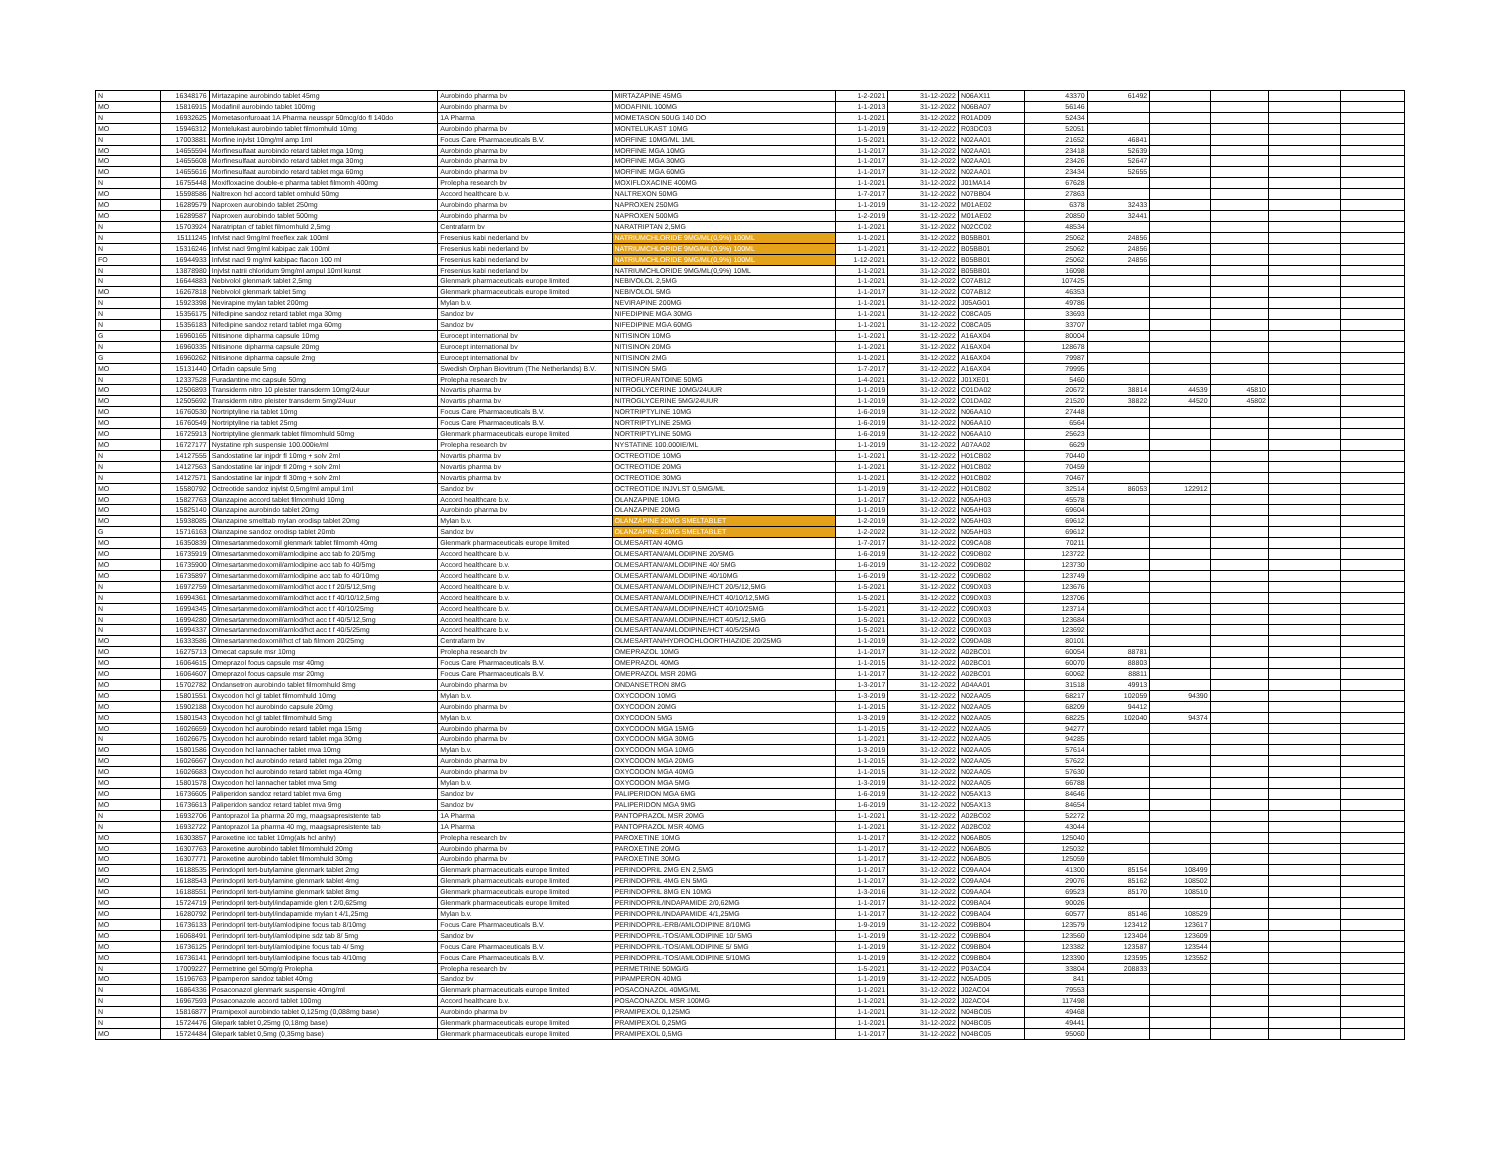| N | 16348176 | Mirtazapine aurobindo tablet 45mg | Aurobindo pharma bv | MIRTAZAPINE 45MG | 1-2-2021 | 31-12-2022 | N06AX11 | 43370 | 61492 | | | | |
| MO | 15816915 | Modafinil aurobindo tablet 100mg | Aurobindo pharma bv | MODAFINIL 100MG | 1-1-2013 | 31-12-2022 | N06BA07 | 56146 | | | | | |
| N | 16932625 | Mometasonfuroaat 1A Pharma neusspr 50mcg/do fl 140do | 1A Pharma | MOMETASON 50UG 140 DO | 1-1-2021 | 31-12-2022 | R01AD09 | 52434 | | | | | |
| MO | 15946312 | Montelukast aurobindo tablet filmomhuld 10mg | Aurobindo pharma bv | MONTELUKAST 10MG | 1-1-2019 | 31-12-2022 | R03DC03 | 52051 | | | | | |
| N | 17003881 | Morfine injvlst 10mg/ml amp 1ml | Focus Care Pharmaceuticals B.V. | MORFINE 10MG/ML 1ML | 1-5-2021 | 31-12-2022 | N02AA01 | 21652 | 46841 | | | | |
| MO | 14655594 | Morfinesulfaat aurobindo retard tablet mga 10mg | Aurobindo pharma bv | MORFINE MGA 10MG | 1-1-2017 | 31-12-2022 | N02AA01 | 23418 | 52639 | | | | |
| MO | 14655608 | Morfinesulfaat aurobindo retard tablet mga 30mg | Aurobindo pharma bv | MORFINE MGA 30MG | 1-1-2017 | 31-12-2022 | N02AA01 | 23426 | 52647 | | | | |
| MO | 14655616 | Morfinesulfaat aurobindo retard tablet mga 60mg | Aurobindo pharma bv | MORFINE MGA 60MG | 1-1-2017 | 31-12-2022 | N02AA01 | 23434 | 52655 | | | | |
| N | 16755448 | Moxifloxacine double-e pharma tablet filmomh 400mg | Prolepha research bv | MOXIFLOXACINE 400MG | 1-1-2021 | 31-12-2022 | J01MA14 | 67628 | | | | | |
| MO | 15598586 | Naltrexon hcl accord tablet omhuld 50mg | Accord healthcare b.v. | NALTREXON 50MG | 1-7-2017 | 31-12-2022 | N07BB04 | 27863 | | | | | |
| MO | 16289579 | Naproxen aurobindo tablet 250mg | Aurobindo pharma bv | NAPROXEN 250MG | 1-1-2019 | 31-12-2022 | M01AE02 | 6378 | 32433 | | | | |
| MO | 16289587 | Naproxen aurobindo tablet 500mg | Aurobindo pharma bv | NAPROXEN 500MG | 1-2-2019 | 31-12-2022 | M01AE02 | 20850 | 32441 | | | | |
| N | 15703924 | Naratriptan cf tablet filmomhuld 2,5mg | Centrafarm bv | NARATRIPTAN 2,5MG | 1-1-2021 | 31-12-2022 | N02CC02 | 48534 | | | | | |
| N | 15111245 | Infvlst nacl 9mg/ml freeflex zak 100ml | Fresenius kabi nederland bv | NATRIUMCHLORIDE 9MG/ML(0,9%) 100ML | 1-1-2021 | 31-12-2022 | B05BB01 | 25062 | 24856 | | | | |
| N | 15316246 | Infvlst nacl 9mg/ml kabipac zak 100ml | Fresenius kabi nederland bv | NATRIUMCHLORIDE 9MG/ML(0,9%) 100ML | 1-1-2021 | 31-12-2022 | B05BB01 | 25062 | 24856 | | | | |
| FO | 16944933 | Infvlst nacl 9 mg/ml kabipac flacon 100 ml | Fresenius kabi nederland bv | NATRIUMCHLORIDE 9MG/ML(0,9%) 100ML | 1-12-2021 | 31-12-2022 | B05BB01 | 25062 | 24856 | | | | |
| N | 13878980 | Injvlst natrii chloridum 9mg/ml ampul 10ml kunst | Fresenius kabi nederland bv | NATRIUMCHLORIDE 9MG/ML(0,9%) 10ML | 1-1-2021 | 31-12-2022 | B05BB01 | 16098 | | | | | |
| N | 16644883 | Nebivolol glenmark tablet 2,5mg | Glenmark pharmaceuticals europe limited | NEBIVOLOL 2,5MG | 1-1-2021 | 31-12-2022 | C07AB12 | 107425 | | | | | |
| MO | 16267818 | Nebivolol glenmark tablet 5mg | Glenmark pharmaceuticals europe limited | NEBIVOLOL 5MG | 1-1-2017 | 31-12-2022 | C07AB12 | 46353 | | | | | |
| N | 15923398 | Nevirapine mylan tablet 200mg | Mylan b.v. | NEVIRAPINE 200MG | 1-1-2021 | 31-12-2022 | J05AG01 | 49786 | | | | | |
| N | 15356175 | Nifedipine sandoz retard tablet mga 30mg | Sandoz bv | NIFEDIPINE MGA 30MG | 1-1-2021 | 31-12-2022 | C08CA05 | 33693 | | | | | |
| N | 15356183 | Nifedipine sandoz retard tablet mga 60mg | Sandoz bv | NIFEDIPINE MGA 60MG | 1-1-2021 | 31-12-2022 | C08CA05 | 33707 | | | | | |
| G | 16960165 | Nitisinone dipharma capsule 10mg | Eurocept international bv | NITISINON 10MG | 1-1-2021 | 31-12-2022 | A16AX04 | 80004 | | | | | |
| N | 16960335 | Nitisinone dipharma capsule 20mg | Eurocept international bv | NITISINON 20MG | 1-1-2021 | 31-12-2022 | A16AX04 | 128678 | | | | | |
| G | 16960262 | Nitisinone dipharma capsule 2mg | Eurocept international bv | NITISINON 2MG | 1-1-2021 | 31-12-2022 | A16AX04 | 79987 | | | | | |
| MO | 15131440 | Orfadin capsule 5mg | Swedish Orphan Biovitrum (The Netherlands) B.V. | NITISINON 5MG | 1-7-2017 | 31-12-2022 | A16AX04 | 79995 | | | | | |
| N | 12337528 | Furadantine mc capsule 50mg | Prolepha research bv | NITROFURANTOINE 50MG | 1-4-2021 | 31-12-2022 | J01XE01 | 5460 | | | | | |
| MO | 12506893 | Transiderm nitro 10 pleister transderm 10mg/24uur | Novartis pharma bv | NITROGLYCERINE 10MG/24UUR | 1-1-2019 | 31-12-2022 | C01DA02 | 20672 | 38814 | 44539 | 45810 | | |
| MO | 12505692 | Transiderm nitro pleister transderm 5mg/24uur | Novartis pharma bv | NITROGLYCERINE 5MG/24UUR | 1-1-2019 | 31-12-2022 | C01DA02 | 21520 | 38822 | 44520 | 45802 | | |
| MO | 16760530 | Nortriptyline ria tablet 10mg | Focus Care Pharmaceuticals B.V. | NORTRIPTYLINE 10MG | 1-6-2019 | 31-12-2022 | N06AA10 | 27448 | | | | | |
| MO | 16760549 | Nortriptyline ria tablet 25mg | Focus Care Pharmaceuticals B.V. | NORTRIPTYLINE 25MG | 1-6-2019 | 31-12-2022 | N06AA10 | 6564 | | | | | |
| MO | 16725913 | Nortriptyline glenmark tablet filmomhuld 50mg | Glenmark pharmaceuticals europe limited | NORTRIPTYLINE 50MG | 1-6-2019 | 31-12-2022 | N06AA10 | 25623 | | | | | |
| MO | 16727177 | Nystatine rph suspensie 100.000ie/ml | Prolepha research bv | NYSTATINE 100.000IE/ML | 1-1-2019 | 31-12-2022 | A07AA02 | 6629 | | | | | |
| N | 14127555 | Sandostatine lar injpdr fl 10mg + solv 2ml | Novartis pharma bv | OCTREOTIDE 10MG | 1-1-2021 | 31-12-2022 | H01CB02 | 70440 | | | | | |
| N | 14127563 | Sandostatine lar injpdr fl 20mg + solv 2ml | Novartis pharma bv | OCTREOTIDE 20MG | 1-1-2021 | 31-12-2022 | H01CB02 | 70459 | | | | | |
| N | 14127571 | Sandostatine lar injpdr fl 30mg + solv 2ml | Novartis pharma bv | OCTREOTIDE 30MG | 1-1-2021 | 31-12-2022 | H01CB02 | 70467 | | | | | |
| MO | 15580792 | Octreotide sandoz injvlst 0,5mg/ml ampul 1ml | Sandoz bv | OCTREOTIDE INJVLST 0,5MG/ML | 1-1-2019 | 31-12-2022 | H01CB02 | 32514 | 86053 | 122912 | | | |
| MO | 15827763 | Olanzapine accord tablet filmomhuld 10mg | Accord healthcare b.v. | OLANZAPINE 10MG | 1-1-2017 | 31-12-2022 | N05AH03 | 45578 | | | | | |
| MO | 15825140 | Olanzapine aurobindo tablet 20mg | Aurobindo pharma bv | OLANZAPINE 20MG | 1-1-2019 | 31-12-2022 | N05AH03 | 69604 | | | | | |
| MO | 15938085 | Olanzapine smelttab mylan orodisp tablet 20mg | Mylan b.v. | OLANZAPINE 20MG SMELTABLET | 1-2-2019 | 31-12-2022 | N05AH03 | 69612 | | | | | |
| G | 15716163 | Olanzapine sandoz orodisp tablet 20mb | Sandoz bv | OLANZAPINE 20MG SMELTABLET | 1-2-2022 | 31-12-2022 | N05AH03 | 69612 | | | | | |
| MO | 16350839 | Olmesartanmedoxomil glenmark tablet filmomh 40mg | Glenmark pharmaceuticals europe limited | OLMESARTAN 40MG | 1-7-2017 | 31-12-2022 | C09CA08 | 70211 | | | | | |
| MO | 16735919 | Olmesartanmedoxomil/amlodipine acc tab fo 20/5mg | Accord healthcare b.v. | OLMESARTAN/AMLODIPINE 20/5MG | 1-6-2019 | 31-12-2022 | C09DB02 | 123722 | | | | | |
| MO | 16735900 | Olmesartanmedoxomil/amlodipine acc tab fo 40/5mg | Accord healthcare b.v. | OLMESARTAN/AMLODIPINE 40/ 5MG | 1-6-2019 | 31-12-2022 | C09DB02 | 123730 | | | | | |
| MO | 16735897 | Olmesartanmedoxomil/amlodipine acc tab fo 40/10mg | Accord healthcare b.v. | OLMESARTAN/AMLODIPINE 40/10MG | 1-6-2019 | 31-12-2022 | C09DB02 | 123749 | | | | | |
| N | 16972759 | Olmesartanmedoxomil/amlod/hct acc t f 20/5/12,5mg | Accord healthcare b.v. | OLMESARTAN/AMLODIPINE/HCT 20/5/12,5MG | 1-5-2021 | 31-12-2022 | C09DX03 | 123676 | | | | | |
| N | 16994361 | Olmesartanmedoxomil/amlod/hct acc t f 40/10/12,5mg | Accord healthcare b.v. | OLMESARTAN/AMLODIPINE/HCT 40/10/12,5MG | 1-5-2021 | 31-12-2022 | C09DX03 | 123706 | | | | | |
| N | 16994345 | Olmesartanmedoxomil/amlod/hct acc t f 40/10/25mg | Accord healthcare b.v. | OLMESARTAN/AMLODIPINE/HCT 40/10/25MG | 1-5-2021 | 31-12-2022 | C09DX03 | 123714 | | | | | |
| N | 16994280 | Olmesartanmedoxomil/amlod/hct acc t f 40/5/12,5mg | Accord healthcare b.v. | OLMESARTAN/AMLODIPINE/HCT 40/5/12,5MG | 1-5-2021 | 31-12-2022 | C09DX03 | 123684 | | | | | |
| N | 16994337 | Olmesartanmedoxomil/amlod/hct acc t f 40/5/25mg | Accord healthcare b.v. | OLMESARTAN/AMLODIPINE/HCT 40/5/25MG | 1-5-2021 | 31-12-2022 | C09DX03 | 123692 | | | | | |
| MO | 16333586 | Olmesartanmedoxomil/hct cf tab filmom 20/25mg | Centrafarm bv | OLMESARTAN/HYDROCHLOORTHIAZIDE 20/25MG | 1-1-2019 | 31-12-2022 | C09DA08 | 80101 | | | | | |
| MO | 16275713 | Omecat capsule msr 10mg | Prolepha research bv | OMEPRAZOL 10MG | 1-1-2017 | 31-12-2022 | A02BC01 | 60054 | 88781 | | | | |
| MO | 16064615 | Omeprazol focus capsule msr 40mg | Focus Care Pharmaceuticals B.V. | OMEPRAZOL 40MG | 1-1-2015 | 31-12-2022 | A02BC01 | 60070 | 88803 | | | | |
| MO | 16064607 | Omeprazol focus capsule msr 20mg | Focus Care Pharmaceuticals B.V. | OMEPRAZOL MSR 20MG | 1-1-2017 | 31-12-2022 | A02BC01 | 60062 | 88811 | | | | |
| MO | 15702782 | Ondansetron aurobindo tablet filmomhuld 8mg | Aurobindo pharma bv | ONDANSETRON 8MG | 1-3-2017 | 31-12-2022 | A04AA01 | 31518 | 49913 | | | | |
| MO | 15801551 | Oxycodon hcl gl tablet filmomhuld 10mg | Mylan b.v. | OXYCODON 10MG | 1-3-2019 | 31-12-2022 | N02AA05 | 68217 | 102059 | 94390 | | | |
| MO | 15902188 | Oxycodon hcl aurobindo capsule 20mg | Aurobindo pharma bv | OXYCODON 20MG | 1-1-2015 | 31-12-2022 | N02AA05 | 68209 | 94412 | | | | |
| MO | 15801543 | Oxycodon hcl gl tablet filmomhuld 5mg | Mylan b.v. | OXYCODON 5MG | 1-3-2019 | 31-12-2022 | N02AA05 | 68225 | 102040 | 94374 | | | |
| MO | 16026659 | Oxycodon hcl aurobindo retard tablet mga 15mg | Aurobindo pharma bv | OXYCODON MGA 15MG | 1-1-2015 | 31-12-2022 | N02AA05 | 94277 | | | | | |
| N | 16026675 | Oxycodon hcl aurobindo retard tablet mga 30mg | Aurobindo pharma bv | OXYCODON MGA 30MG | 1-1-2021 | 31-12-2022 | N02AA05 | 94285 | | | | | |
| MO | 15801586 | Oxycodon hcl lannacher tablet mva 10mg | Mylan b.v. | OXYCODON MGA 10MG | 1-3-2019 | 31-12-2022 | N02AA05 | 57614 | | | | | |
| MO | 16026667 | Oxycodon hcl aurobindo retard tablet mga 20mg | Aurobindo pharma bv | OXYCODON MGA 20MG | 1-1-2015 | 31-12-2022 | N02AA05 | 57622 | | | | | |
| MO | 16026683 | Oxycodon hcl aurobindo retard tablet mga 40mg | Aurobindo pharma bv | OXYCODON MGA 40MG | 1-1-2015 | 31-12-2022 | N02AA05 | 57630 | | | | | |
| MO | 15801578 | Oxycodon hcl lannacher tablet mva 5mg | Mylan b.v. | OXYCODON MGA 5MG | 1-3-2019 | 31-12-2022 | N02AA05 | 66788 | | | | | |
| MO | 16736605 | Paliperidon sandoz retard tablet mva 6mg | Sandoz bv | PALIPERIDON MGA 6MG | 1-6-2019 | 31-12-2022 | N05AX13 | 84646 | | | | | |
| MO | 16736613 | Paliperidon sandoz retard tablet mva 9mg | Sandoz bv | PALIPERIDON MGA 9MG | 1-6-2019 | 31-12-2022 | N05AX13 | 84654 | | | | | |
| N | 16932706 | Pantoprazol 1a pharma 20 mg, maagsapresistente tab | 1A Pharma | PANTOPRAZOL MSR 20MG | 1-1-2021 | 31-12-2022 | A02BC02 | 52272 | | | | | |
| N | 16932722 | Pantoprazol 1a pharma 40 mg, maagsapresistente tab | 1A Pharma | PANTOPRAZOL MSR 40MG | 1-1-2021 | 31-12-2022 | A02BC02 | 43044 | | | | | |
| MO | 16303857 | Paroxetine icc tablet 10mg(als hcl anhy) | Prolepha research bv | PAROXETINE 10MG | 1-1-2017 | 31-12-2022 | N06AB05 | 125040 | | | | | |
| MO | 16307763 | Paroxetine aurobindo tablet filmomhuld 20mg | Aurobindo pharma bv | PAROXETINE 20MG | 1-1-2017 | 31-12-2022 | N06AB05 | 125032 | | | | | |
| MO | 16307771 | Paroxetine aurobindo tablet filmomhuld 30mg | Aurobindo pharma bv | PAROXETINE 30MG | 1-1-2017 | 31-12-2022 | N06AB05 | 125059 | | | | | |
| MO | 16188535 | Perindopril tert-butylamine glenmark tablet 2mg | Glenmark pharmaceuticals europe limited | PERINDOPRIL 2MG EN 2,5MG | 1-1-2017 | 31-12-2022 | C09AA04 | 41300 | 85154 | 108499 | | | |
| MO | 16188543 | Perindopril tert-butylamine glenmark tablet 4mg | Glenmark pharmaceuticals europe limited | PERINDOPRIL 4MG EN 5MG | 1-1-2017 | 31-12-2022 | C09AA04 | 29076 | 85162 | 108502 | | | |
| MO | 16188551 | Perindopril tert-butylamine glenmark tablet 8mg | Glenmark pharmaceuticals europe limited | PERINDOPRIL 8MG EN 10MG | 1-3-2016 | 31-12-2022 | C09AA04 | 69523 | 85170 | 108510 | | | |
| MO | 15724719 | Perindopril tert-butyl/indapamide glen t 2/0,625mg | Glenmark pharmaceuticals europe limited | PERINDOPRIL/INDAPAMIDE 2/0,62MG | 1-1-2017 | 31-12-2022 | C09BA04 | 90026 | | | | | |
| MO | 16280792 | Perindopril tert-butyl/indapamide mylan t 4/1,25mg | Mylan b.v. | PERINDOPRIL/INDAPAMIDE 4/1,25MG | 1-1-2017 | 31-12-2022 | C09BA04 | 60577 | 85146 | 108529 | | | |
| MO | 16736133 | Perindopril tert-butyl/amlodipine focus tab 8/10mg | Focus Care Pharmaceuticals B.V. | PERINDOPRIL-ERB/AMLODIPINE 8/10MG | 1-9-2019 | 31-12-2022 | C09BB04 | 123579 | 123412 | 123617 | | | |
| MO | 16068491 | Perindopril tert-butyl/amlodipine sdz tab 8/ 5mg | Sandoz bv | PERINDOPRIL-TOS/AMLODIPINE 10/ 5MG | 1-1-2019 | 31-12-2022 | C09BB04 | 123560 | 123404 | 123609 | | | |
| MO | 16736125 | Perindopril tert-butyl/amlodipine focus tab 4/ 5mg | Focus Care Pharmaceuticals B.V. | PERINDOPRIL-TOS/AMLODIPINE 5/ 5MG | 1-1-2019 | 31-12-2022 | C09BB04 | 123382 | 123587 | 123544 | | | |
| MO | 16736141 | Perindopril tert-butyl/amlodipine focus tab 4/10mg | Focus Care Pharmaceuticals B.V. | PERINDOPRIL-TOS/AMLODIPINE 5/10MG | 1-1-2019 | 31-12-2022 | C09BB04 | 123390 | 123595 | 123552 | | | |
| N | 17009227 | Permetrine gel 50mg/g Prolepha | Prolepha research bv | PERMETRINE 50MG/G | 1-5-2021 | 31-12-2022 | P03AC04 | 33804 | 208833 | | | | |
| MO | 15196763 | Pipamperon sandoz tablet 40mg | Sandoz bv | PIPAMPERON 40MG | 1-1-2019 | 31-12-2022 | N05AD05 | 841 | | | | | |
| N | 16864336 | Posaconazol glenmark suspensie 40mg/ml | Glenmark pharmaceuticals europe limited | POSACONAZOL 40MG/ML | 1-1-2021 | 31-12-2022 | J02AC04 | 79553 | | | | | |
| N | 16967593 | Posaconazole accord tablet 100mg | Accord healthcare b.v. | POSACONAZOL MSR 100MG | 1-1-2021 | 31-12-2022 | J02AC04 | 117498 | | | | | |
| N | 15816877 | Pramipexol aurobindo tablet 0,125mg (0,088mg base) | Aurobindo pharma bv | PRAMIPEXOL 0,125MG | 1-1-2021 | 31-12-2022 | N04BC05 | 49468 | | | | | |
| N | 15724476 | Glepark tablet 0,25mg (0,18mg base) | Glenmark pharmaceuticals europe limited | PRAMIPEXOL 0,25MG | 1-1-2021 | 31-12-2022 | N04BC05 | 49441 | | | | | |
| MO | 15724484 | Glepark tablet 0,5mg (0,35mg base) | Glenmark pharmaceuticals europe limited | PRAMIPEXOL 0,5MG | 1-1-2017 | 31-12-2022 | N04BC05 | 95060 | | | | | |